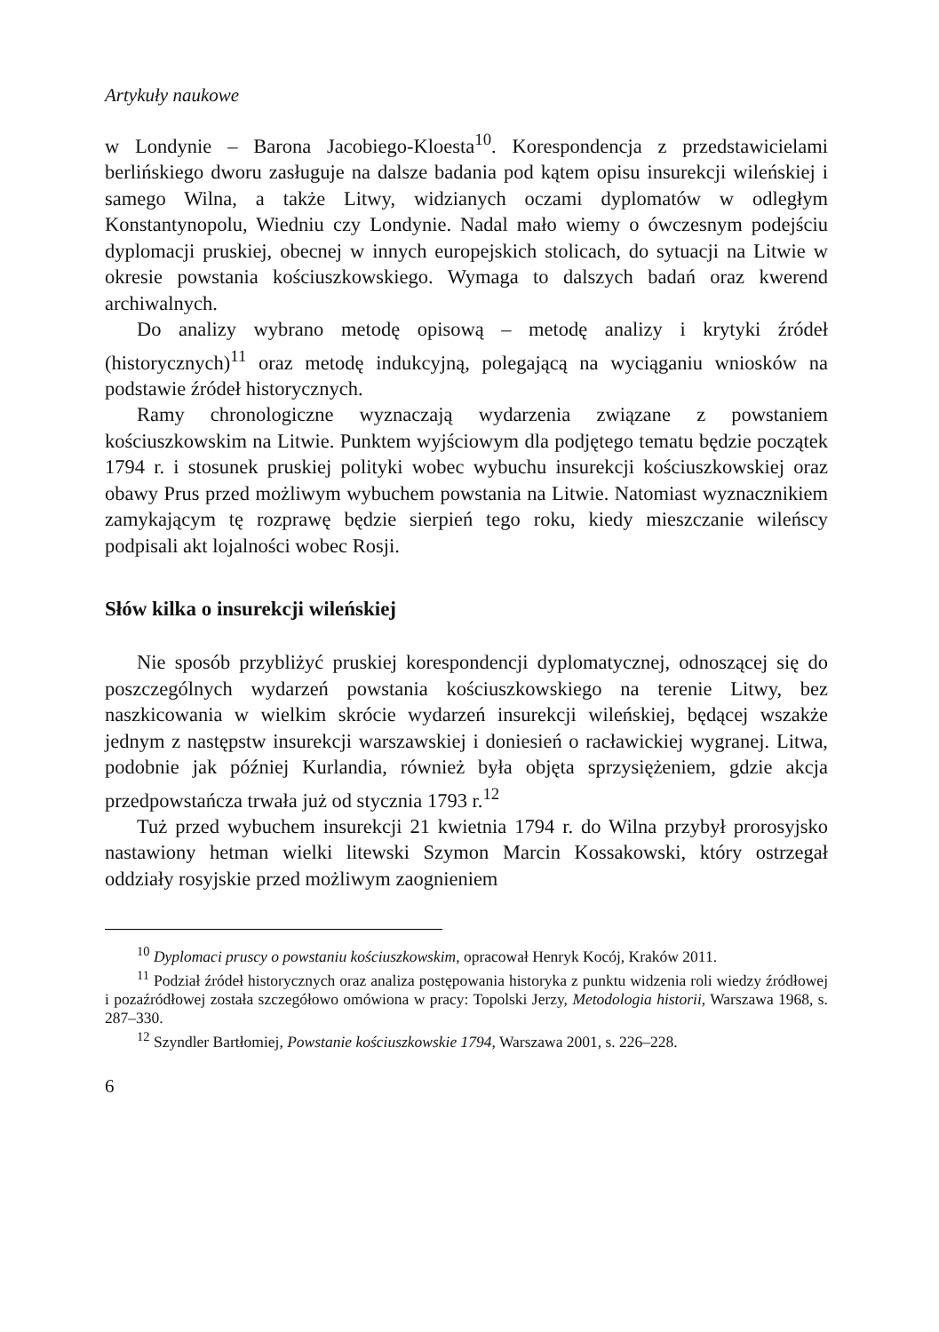Artykuły naukowe
w Londynie – Barona Jacobiego-Kloesta<sup>10</sup>. Korespondencja z przedstawicielami berlińskiego dworu zasługuje na dalsze badania pod kątem opisu insurekcji wileńskiej i samego Wilna, a także Litwy, widzianych oczami dyplomatów w odległym Konstantynopolu, Wiedniu czy Londynie. Nadal mało wiemy o ówczesnym podejściu dyplomacji pruskiej, obecnej w innych europejskich stolicach, do sytuacji na Litwie w okresie powstania kościuszkowskiego. Wymaga to dalszych badań oraz kwerend archiwalnych.
Do analizy wybrano metodę opisową – metodę analizy i krytyki źródeł (historycznych)<sup>11</sup> oraz metodę indukcyjną, polegającą na wyciąganiu wniosków na podstawie źródeł historycznych.
Ramy chronologiczne wyznaczają wydarzenia związane z powstaniem kościuszkowskim na Litwie. Punktem wyjściowym dla podjętego tematu będzie początek 1794 r. i stosunek pruskiej polityki wobec wybuchu insurekcji kościuszkowskiej oraz obawy Prus przed możliwym wybuchem powstania na Litwie. Natomiast wyznacznikiem zamykającym tę rozprawę będzie sierpień tego roku, kiedy mieszczanie wileńscy podpisali akt lojalności wobec Rosji.
Słów kilka o insurekcji wileńskiej
Nie sposób przybliżyć pruskiej korespondencji dyplomatycznej, odnoszącej się do poszczególnych wydarzeń powstania kościuszkowskiego na terenie Litwy, bez naszkicowania w wielkim skrócie wydarzeń insurekcji wileńskiej, będącej wszakże jednym z następstw insurekcji warszawskiej i doniesień o racławickiej wygranej. Litwa, podobnie jak później Kurlandia, również była objęta sprzysiężeniem, gdzie akcja przedpowstańcza trwała już od stycznia 1793 r.<sup>12</sup>
Tuż przed wybuchem insurekcji 21 kwietnia 1794 r. do Wilna przybył prorosyjsko nastawiony hetman wielki litewski Szymon Marcin Kossakowski, który ostrzegał oddziały rosyjskie przed możliwym zaognieniem
<sup>10</sup> Dyplomaci pruscy o powstaniu kościuszkowskim, opracował Henryk Kocój, Kraków 2011.
<sup>11</sup> Podział źródeł historycznych oraz analiza postępowania historyka z punktu widzenia roli wiedzy źródłowej i pozaźródłowej została szczegółowo omówiona w pracy: Topolski Jerzy, Metodologia historii, Warszawa 1968, s. 287–330.
<sup>12</sup> Szyndler Bartłomiej, Powstanie kościuszkowskie 1794, Warszawa 2001, s. 226–228.
6